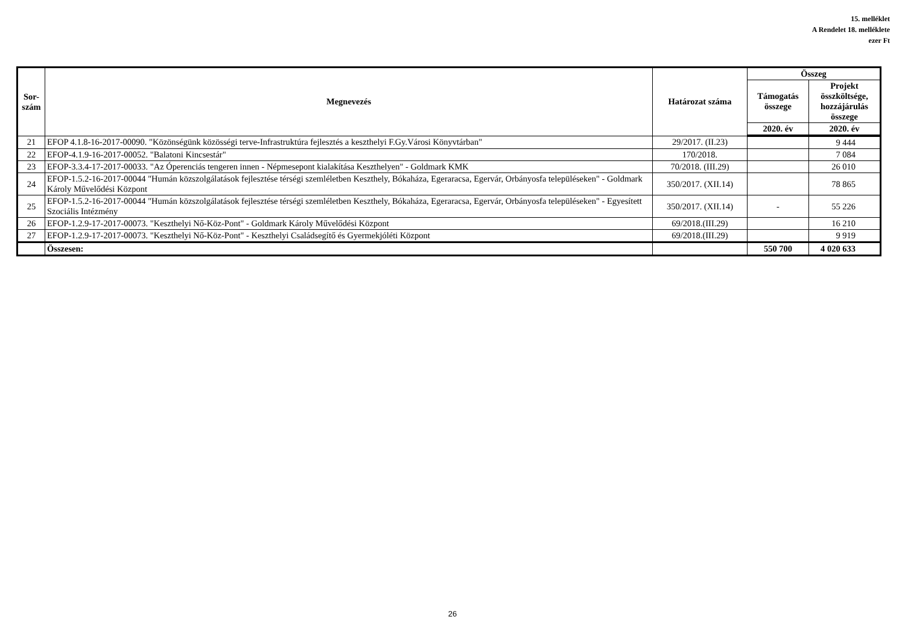15. melléklet
A Rendelet 18. melléklete
ezer Ft
| Sor- szám | Megnevezés | Határozat száma | Összeg | |
| --- | --- | --- | --- | --- |
| | | | Támogatás összege | Projekt összköltsége, hozzájárulás összege |
| | | | 2020. év | 2020. év |
| 21 | EFOP 4.1.8-16-2017-00090. "Közönségünk közösségi terve-Infrastruktúra fejlesztés a keszthelyi F.Gy.Városi Könyvtárban" | 29/2017. (II.23) | | 9 444 |
| 22 | EFOP-4.1.9-16-2017-00052. "Balatoni Kincsestár" | 170/2018. | | 7 084 |
| 23 | EFOP-3.3.4-17-2017-00033. "Az Óperenciás tengeren innen - Népmesepont kialakítása Keszthelyen" - Goldmark KMK | 70/2018. (III.29) | | 26 010 |
| 24 | EFOP-1.5.2-16-2017-00044 "Humán közszolgálatások fejlesztése térségi szemléletben Keszthely, Bókaháza, Egeraracsa, Egervár, Orbányosfa településeken" - Goldmark Károly Művelődési Központ | 350/2017. (XII.14) | | 78 865 |
| 25 | EFOP-1.5.2-16-2017-00044 "Humán közszolgálatások fejlesztése térségi szemléletben Keszthely, Bókaháza, Egeraracsa, Egervár, Orbányosfa településeken" - Egyesített Szociális Intézmény | 350/2017. (XII.14) | - | 55 226 |
| 26 | EFOP-1.2.9-17-2017-00073. "Keszthelyi Nő-Köz-Pont" - Goldmark Károly Művelődési Központ | 69/2018.(III.29) | | 16 210 |
| 27 | EFOP-1.2.9-17-2017-00073. "Keszthelyi Nő-Köz-Pont" - Keszthelyi Családsegítő és Gyermekjóléti Központ | 69/2018.(III.29) | | 9 919 |
| | Összesen: | | 550 700 | 4 020 633 |
26